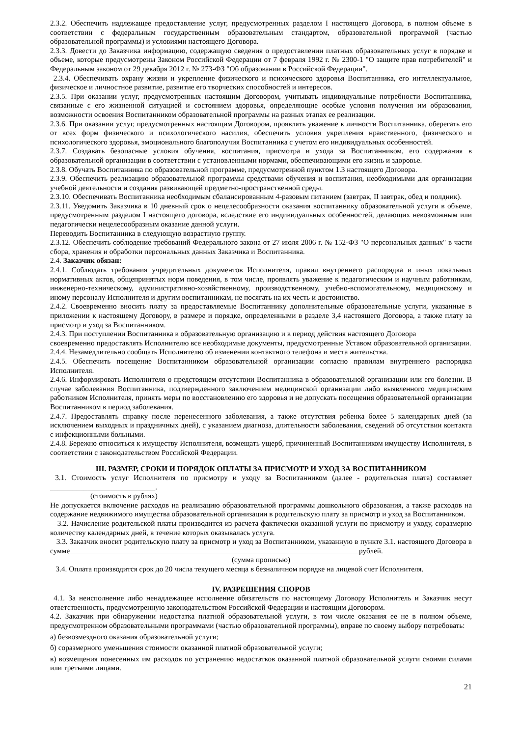2.3.2. Обеспечить надлежащее предоставление услуг, предусмотренных разделом I настоящего Договора, в полном объеме в соответствии с федеральным государственным образовательным стандартом, образовательной программой (частью образовательной программы) и условиями настоящего Договора.
2.3.3. Довести до Заказчика информацию, содержащую сведения о предоставлении платных образовательных услуг в порядке и объеме, которые предусмотрены Законом Российской Федерации от 7 февраля 1992 г. № 2300-1 "О защите прав потребителей" и Федеральным законом от 29 декабря 2012 г. № 273-ФЗ "Об образовании в Российской Федерации".
2.3.4. Обеспечивать охрану жизни и укрепление физического и психического здоровья Воспитанника, его интеллектуальное, физическое и личностное развитие, развитие его творческих способностей и интересов.
2.3.5. При оказании услуг, предусмотренных настоящим Договором, учитывать индивидуальные потребности Воспитанника, связанные с его жизненной ситуацией и состоянием здоровья, определяющие особые условия получения им образования, возможности освоения Воспитанником образовательной программы на разных этапах ее реализации.
2.3.6. При оказании услуг, предусмотренных настоящим Договором, проявлять уважение к личности Воспитанника, оберегать его от всех форм физического и психологического насилия, обеспечить условия укрепления нравственного, физического и психологического здоровья, эмоционального благополучия Воспитанника с учетом его индивидуальных особенностей.
2.3.7. Создавать безопасные условия обучения, воспитания, присмотра и ухода за Воспитанником, его содержания в образовательной организации в соответствии с установленными нормами, обеспечивающими его жизнь и здоровье.
2.3.8. Обучать Воспитанника по образовательной программе, предусмотренной пунктом 1.3 настоящего Договора.
2.3.9. Обеспечить реализацию образовательной программы средствами обучения и воспитания, необходимыми для организации учебной деятельности и создания развивающей предметно-пространственной среды.
2.3.10. Обеспечивать Воспитанника необходимым сбалансированным 4-разовым питанием (завтрак, II завтрак, обед и полдник).
2.3.11. Уведомить Заказчика в 10 дневный срок о нецелесообразности оказания воспитаннику образовательной услуги в объеме, предусмотренным разделом I настоящего договора, вследствие его индивидуальных особенностей, делающих невозможным или педагогически нецелесообразным оказание данной услуги.
Переводить Воспитанника в следующую возрастную группу.
2.3.12. Обеспечить соблюдение требований Федерального закона от 27 июля 2006 г. № 152-ФЗ "О персональных данных" в части сбора, хранения и обработки персональных данных Заказчика и Воспитанника.
2.4. Заказчик обязан:
2.4.1. Соблюдать требования учредительных документов Исполнителя, правил внутреннего распорядка и иных локальных нормативных актов, общепринятых норм поведения, в том числе, проявлять уважение к педагогическим и научным работникам, инженерно-техническому, административно-хозяйственному, производственному, учебно-вспомогательному, медицинскому и иному персоналу Исполнителя и другим воспитанникам, не посягать на их честь и достоинство.
2.4.2. Своевременно вносить плату за предоставляемые Воспитаннику дополнительные образовательные услуги, указанные в приложении к настоящему Договору, в размере и порядке, определенными в разделе 3,4 настоящего Договора, а также плату за присмотр и уход за Воспитанником.
2.4.3. При поступлении Воспитанника в образовательную организацию и в период действия настоящего Договора
своевременно предоставлять Исполнителю все необходимые документы, предусмотренные Уставом образовательной организации.
2.4.4. Незамедлительно сообщать Исполнителю об изменении контактного телефона и места жительства.
2.4.5. Обеспечить посещение Воспитанником образовательной организации согласно правилам внутреннего распорядка Исполнителя.
2.4.6. Информировать Исполнителя о предстоящем отсутствии Воспитанника в образовательной организации или его болезни. В случае заболевания Воспитанника, подтвержденного заключением медицинской организации либо выявленного медицинским работником Исполнителя, принять меры по восстановлению его здоровья и не допускать посещения образовательной организации Воспитанником в период заболевания.
2.4.7. Предоставлять справку после перенесенного заболевания, а также отсутствия ребенка более 5 календарных дней (за исключением выходных и праздничных дней), с указанием диагноза, длительности заболевания, сведений об отсутствии контакта с инфекционными больными.
2.4.8. Бережно относиться к имуществу Исполнителя, возмещать ущерб, причиненный Воспитанником имуществу Исполнителя, в соответствии с законодательством Российской Федерации.
III. РАЗМЕР, СРОКИ И ПОРЯДОК ОПЛАТЫ ЗА ПРИСМОТР И УХОД ЗА ВОСПИТАННИКОМ
3.1. Стоимость услуг Исполнителя по присмотру и уходу за Воспитанником (далее - родительская плата) составляет ____________________________.
(стоимость в рублях)
Не допускается включение расходов на реализацию образовательной программы дошкольного образования, а также расходов на содержание недвижимого имущества образовательной организации в родительскую плату за присмотр и уход за Воспитанником.
3.2. Начисление родительской платы производится из расчета фактически оказанной услуги по присмотру и уходу, соразмерно количеству календарных дней, в течение которых оказывалась услуга.
3.3. Заказчик вносит родительскую плату за присмотр и уход за Воспитанником, указанную в пункте 3.1. настоящего Договора в сумме_____________________________________________________________________________рублей.
(сумма прописью)
3.4. Оплата производится срок до 20 числа текущего месяца в безналичном порядке на лицевой счет Исполнителя.
IV. РАЗРЕШЕНИЯ СПОРОВ
4.1. За неисполнение либо ненадлежащее исполнение обязательств по настоящему Договору Исполнитель и Заказчик несут ответственность, предусмотренную законодательством Российской Федерации и настоящим Договором.
4.2. Заказчик при обнаружении недостатка платной образовательной услуги, в том числе оказания ее не в полном объеме, предусмотренном образовательными программами (частью образовательной программы), вправе по своему выбору потребовать:
а) безвозмездного оказания образовательной услуги;
б) соразмерного уменьшения стоимости оказанной платной образовательной услуги;
в) возмещения понесенных им расходов по устранению недостатков оказанной платной образовательной услуги своими силами или третьими лицами.
21